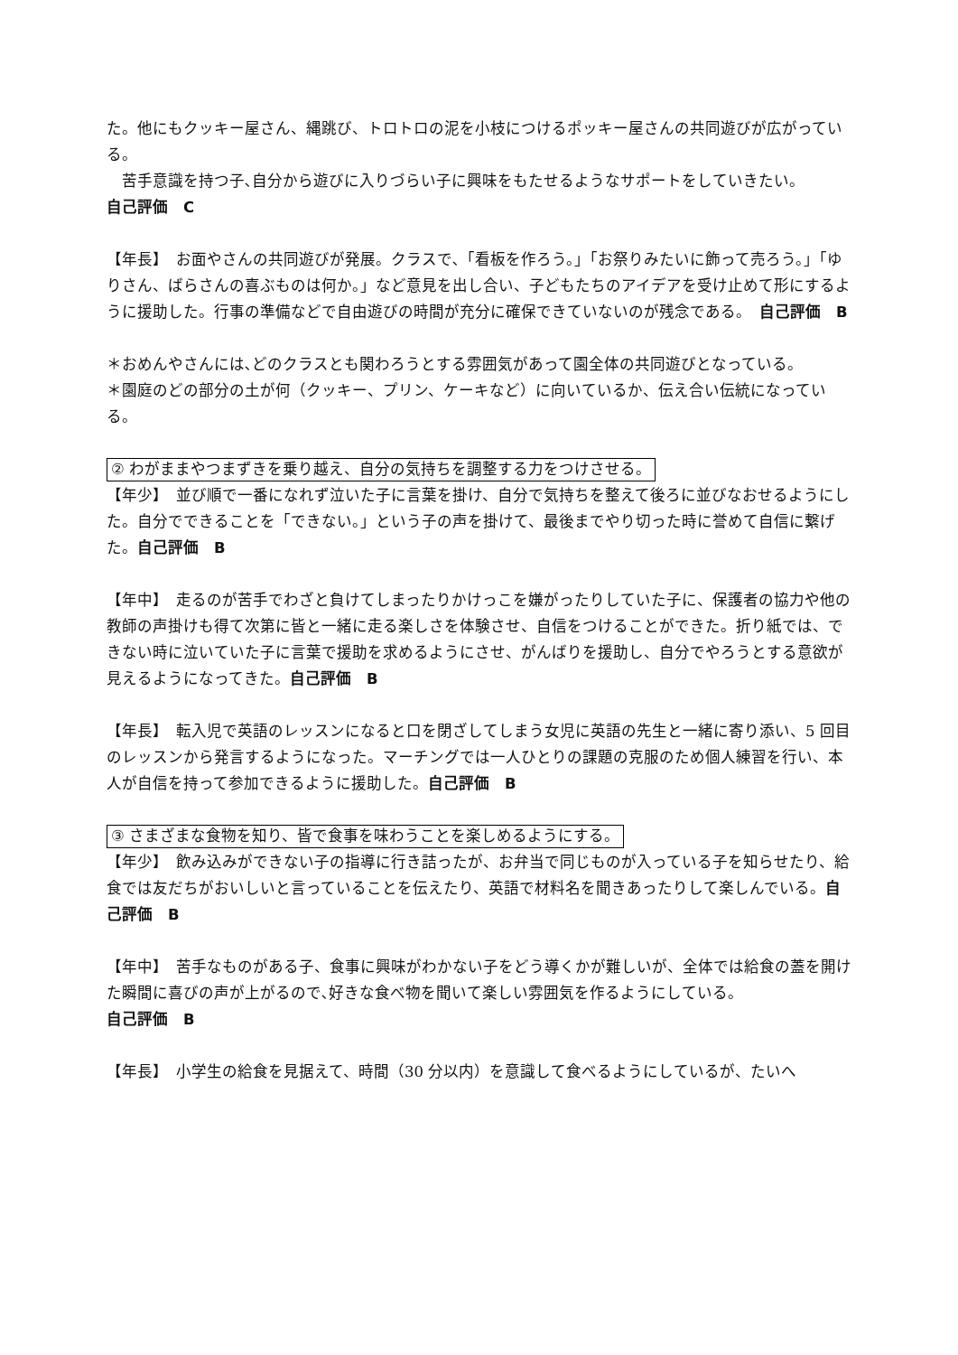た。他にもクッキー屋さん、縄跳び、トロトロの泥を小枝につけるポッキー屋さんの共同遊びが広がっている。
　苦手意識を持つ子､自分から遊びに入りづらい子に興味をもたせるようなサポートをしていきたい。
自己評価　C
【年長】　お面やさんの共同遊びが発展。クラスで､「看板を作ろう。」「お祭りみたいに飾って売ろう。」「ゆりさん、ばらさんの喜ぶものは何か。」など意見を出し合い、子どもたちのアイデアを受け止めて形にするように援助した。行事の準備などで自由遊びの時間が充分に確保できていないのが残念である。　自己評価　B
＊おめんやさんには､どのクラスとも関わろうとする雰囲気があって園全体の共同遊びとなっている。
＊園庭のどの部分の土が何（クッキー、プリン、ケーキなど）に向いているか、伝え合い伝統になっている。
② わがままやつまずきを乗り越え、自分の気持ちを調整する力をつけさせる。
【年少】　並び順で一番になれず泣いた子に言葉を掛け、自分で気持ちを整えて後ろに並びなおせるようにした。自分でできることを「できない。」という子の声を掛けて、最後までやり切った時に誉めて自信に繋げた。自己評価　B
【年中】　走るのが苦手でわざと負けてしまったりかけっこを嫌がったりしていた子に、保護者の協力や他の教師の声掛けも得て次第に皆と一緒に走る楽しさを体験させ、自信をつけることができた。折り紙では、できない時に泣いていた子に言葉で援助を求めるようにさせ、がんばりを援助し、自分でやろうとする意欲が見えるようになってきた。自己評価　B
【年長】　転入児で英語のレッスンになると口を閉ざしてしまう女児に英語の先生と一緒に寄り添い、5 回目のレッスンから発言するようになった。マーチングでは一人ひとりの課題の克服のため個人練習を行い、本人が自信を持って参加できるように援助した。自己評価　B
③ さまざまな食物を知り、皆で食事を味わうことを楽しめるようにする。
【年少】　飲み込みができない子の指導に行き詰ったが、お弁当で同じものが入っている子を知らせたり、給食では友だちがおいしいと言っていることを伝えたり、英語で材料名を聞きあったりして楽しんでいる。自己評価　B
【年中】　苦手なものがある子、食事に興味がわかない子をどう導くかが難しいが、全体では給食の蓋を開けた瞬間に喜びの声が上がるので､好きな食べ物を聞いて楽しい雰囲気を作るようにしている。
自己評価　B
【年長】　小学生の給食を見据えて、時間（30 分以内）を意識して食べるようにしているが、たいへ